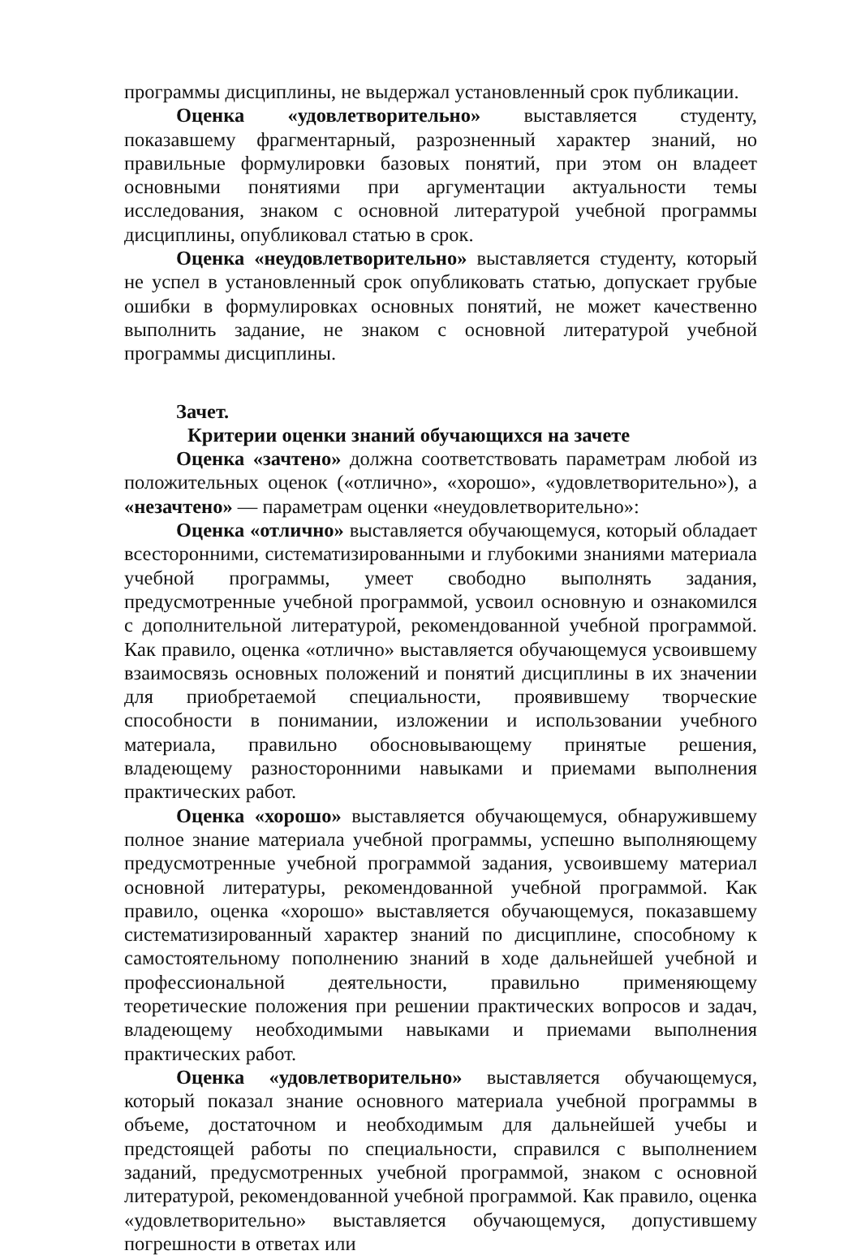программы дисциплины, не выдержал установленный срок публикации.
Оценка «удовлетворительно» выставляется студенту, показавшему фрагментарный, разрозненный характер знаний, но правильные формулировки базовых понятий, при этом он владеет основными понятиями при аргументации актуальности темы исследования, знаком с основной литературой учебной программы дисциплины, опубликовал статью в срок.
Оценка «неудовлетворительно» выставляется студенту, который не успел в установленный срок опубликовать статью, допускает грубые ошибки в формулировках основных понятий, не может качественно выполнить задание, не знаком с основной литературой учебной программы дисциплины.
Зачет.
Критерии оценки знаний обучающихся на зачете
Оценка «зачтено» должна соответствовать параметрам любой из положительных оценок («отлично», «хорошо», «удовлетворительно»), а «незачтено» — параметрам оценки «неудовлетворительно»:
Оценка «отлично» выставляется обучающемуся, который обладает всесторонними, систематизированными и глубокими знаниями материала учебной программы, умеет свободно выполнять задания, предусмотренные учебной программой, усвоил основную и ознакомился с дополнительной литературой, рекомендованной учебной программой. Как правило, оценка «отлично» выставляется обучающемуся усвоившему взаимосвязь основных положений и понятий дисциплины в их значении для приобретаемой специальности, проявившему творческие способности в понимании, изложении и использовании учебного материала, правильно обосновывающему принятые решения, владеющему разносторонними навыками и приемами выполнения практических работ.
Оценка «хорошо» выставляется обучающемуся, обнаружившему полное знание материала учебной программы, успешно выполняющему предусмотренные учебной программой задания, усвоившему материал основной литературы, рекомендованной учебной программой. Как правило, оценка «хорошо» выставляется обучающемуся, показавшему систематизированный характер знаний по дисциплине, способному к самостоятельному пополнению знаний в ходе дальнейшей учебной и профессиональной деятельности, правильно применяющему теоретические положения при решении практических вопросов и задач, владеющему необходимыми навыками и приемами выполнения практических работ.
Оценка «удовлетворительно» выставляется обучающемуся, который показал знание основного материала учебной программы в объеме, достаточном и необходимым для дальнейшей учебы и предстоящей работы по специальности, справился с выполнением заданий, предусмотренных учебной программой, знаком с основной литературой, рекомендованной учебной программой. Как правило, оценка «удовлетворительно» выставляется обучающемуся, допустившему погрешности в ответах или